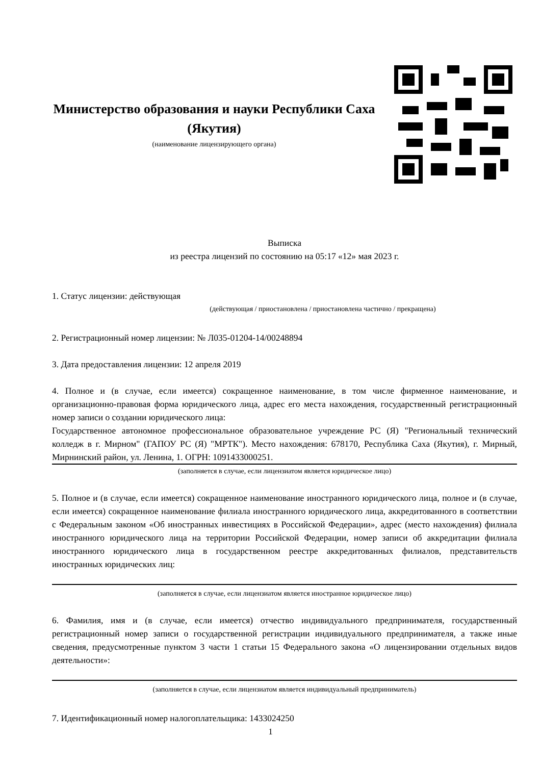Министерство образования и науки Республики Саха (Якутия)
(наименование лицензирующего органа)
Выписка
из реестра лицензий по состоянию на 05:17 «12» мая 2023 г.
1. Статус лицензии: действующая
(действующая / приостановлена / приостановлена частично / прекращена)
2. Регистрационный номер лицензии: № Л035-01204-14/00248894
3. Дата предоставления лицензии: 12 апреля 2019
4. Полное и (в случае, если имеется) сокращенное наименование, в том числе фирменное наименование, и организационно-правовая форма юридического лица, адрес его места нахождения, государственный регистрационный номер записи о создании юридического лица:
Государственное автономное профессиональное образовательное учреждение РС (Я) "Региональный технический колледж в г. Мирном" (ГАПОУ РС (Я) "МРТК"). Место нахождения: 678170, Республика Саха (Якутия), г. Мирный, Мирнинский район, ул. Ленина, 1. ОГРН: 1091433000251.
(заполняется в случае, если лицензиатом является юридическое лицо)
5. Полное и (в случае, если имеется) сокращенное наименование иностранного юридического лица, полное и (в случае, если имеется) сокращенное наименование филиала иностранного юридического лица, аккредитованного в соответствии с Федеральным законом «Об иностранных инвестициях в Российской Федерации», адрес (место нахождения) филиала иностранного юридического лица на территории Российской Федерации, номер записи об аккредитации филиала иностранного юридического лица в государственном реестре аккредитованных филиалов, представительств иностранных юридических лиц:
(заполняется в случае, если лицензиатом является иностранное юридическое лицо)
6. Фамилия, имя и (в случае, если имеется) отчество индивидуального предпринимателя, государственный регистрационный номер записи о государственной регистрации индивидуального предпринимателя, а также иные сведения, предусмотренные пунктом 3 части 1 статьи 15 Федерального закона «О лицензировании отдельных видов деятельности»:
(заполняется в случае, если лицензиатом является индивидуальный предприниматель)
7. Идентификационный номер налогоплательщика: 1433024250
1